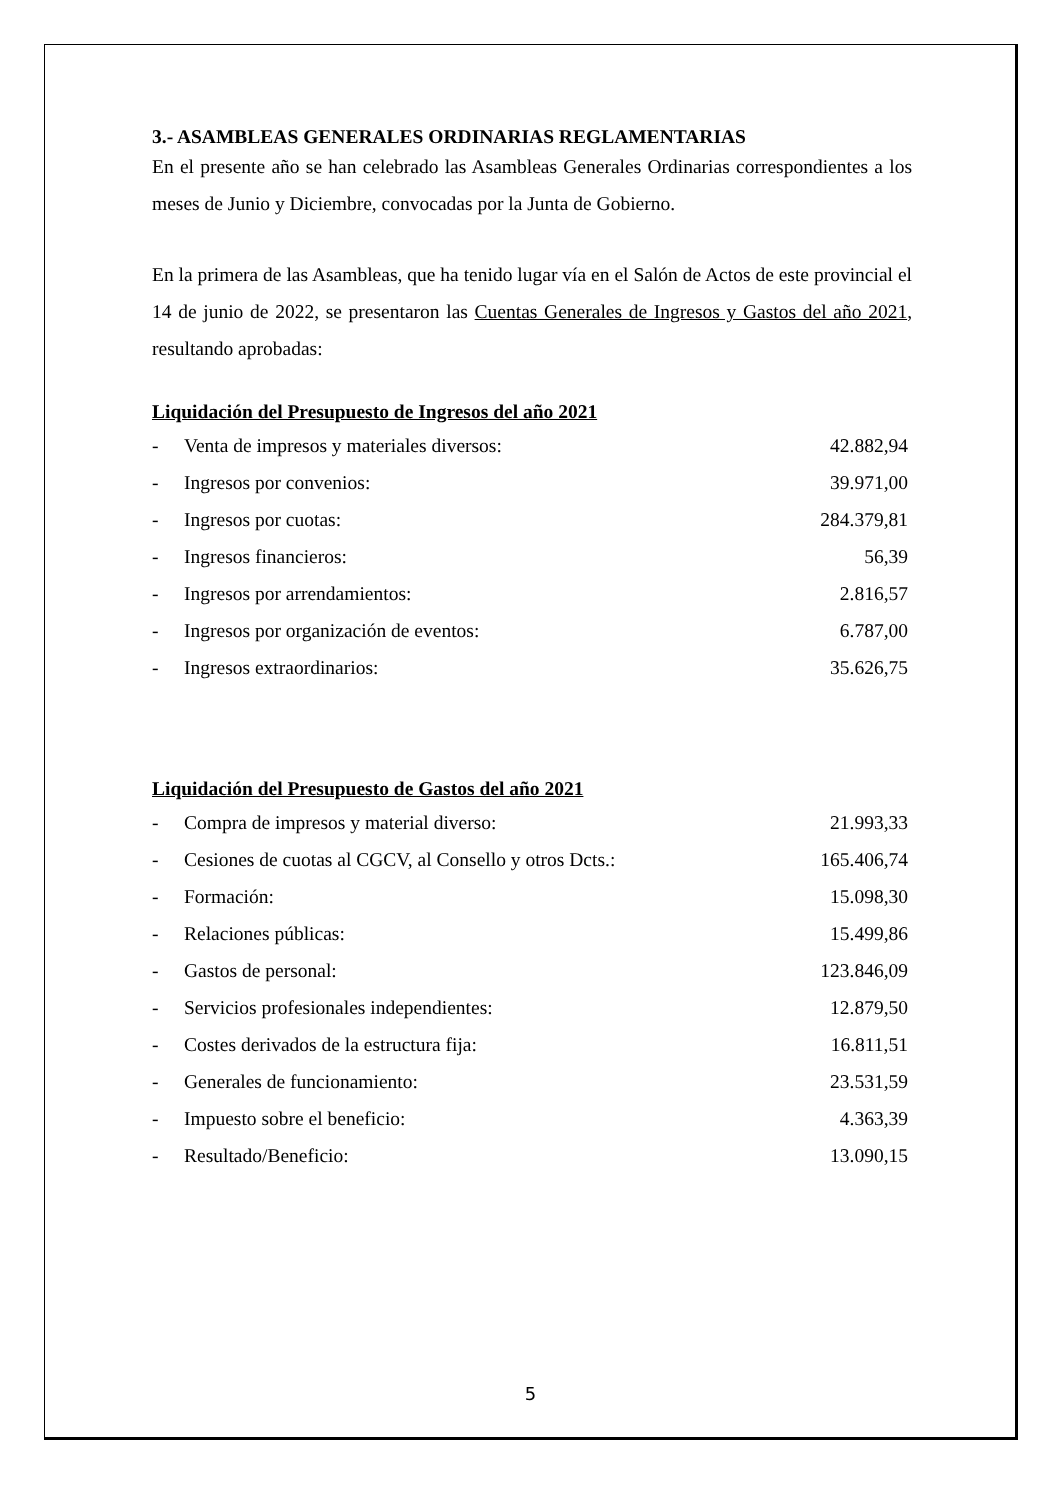3.- ASAMBLEAS GENERALES ORDINARIAS REGLAMENTARIAS
En el presente año se han celebrado las Asambleas Generales Ordinarias correspondientes a los meses de Junio y Diciembre, convocadas por la Junta de Gobierno.
En la primera de las Asambleas, que ha tenido lugar vía en el Salón de Actos de este provincial el 14 de junio de 2022, se presentaron las Cuentas Generales de Ingresos y Gastos del año 2021, resultando aprobadas:
Liquidación del Presupuesto de Ingresos del año 2021
| - | Venta de impresos y materiales diversos: | 42.882,94 |
| - | Ingresos por convenios: | 39.971,00 |
| - | Ingresos por cuotas: | 284.379,81 |
| - | Ingresos financieros: | 56,39 |
| - | Ingresos por arrendamientos: | 2.816,57 |
| - | Ingresos por organización de eventos: | 6.787,00 |
| - | Ingresos extraordinarios: | 35.626,75 |
Liquidación del Presupuesto de Gastos del año 2021
| - | Compra de impresos y material diverso: | 21.993,33 |
| - | Cesiones de cuotas al CGCV, al Consello y otros Dcts.: | 165.406,74 |
| - | Formación: | 15.098,30 |
| - | Relaciones públicas: | 15.499,86 |
| - | Gastos de personal: | 123.846,09 |
| - | Servicios profesionales independientes: | 12.879,50 |
| - | Costes derivados de la estructura fija: | 16.811,51 |
| - | Generales de funcionamiento: | 23.531,59 |
| - | Impuesto sobre el beneficio: | 4.363,39 |
| - | Resultado/Beneficio: | 13.090,15 |
5